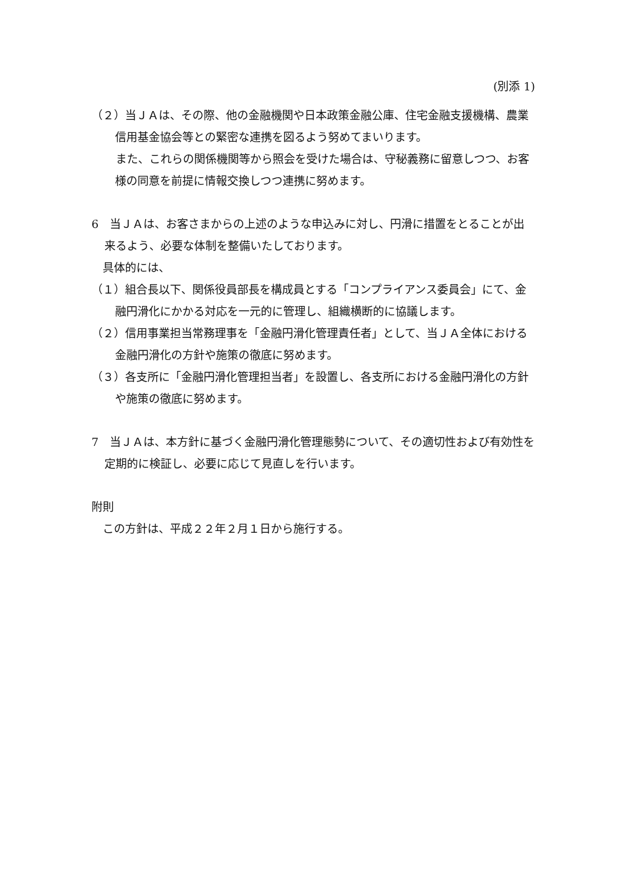(別添 1)
（２）当ＪＡは、その際、他の金融機関や日本政策金融公庫、住宅金融支援機構、農業信用基金協会等との緊密な連携を図るよう努めてまいります。
　また、これらの関係機関等から照会を受けた場合は、守秘義務に留意しつつ、お客様の同意を前提に情報交換しつつ連携に努めます。
6　当ＪＡは、お客さまからの上述のような申込みに対し、円滑に措置をとることが出来るよう、必要な体制を整備いたしております。
　具体的には、
（１）組合長以下、関係役員部長を構成員とする「コンプライアンス委員会」にて、金融円滑化にかかる対応を一元的に管理し、組織横断的に協議します。
（２）信用事業担当常務理事を「金融円滑化管理責任者」として、当ＪＡ全体における金融円滑化の方針や施策の徹底に努めます。
（３）各支所に「金融円滑化管理担当者」を設置し、各支所における金融円滑化の方針や施策の徹底に努めます。
7　当ＪＡは、本方針に基づく金融円滑化管理態勢について、その適切性および有効性を定期的に検証し、必要に応じて見直しを行います。
附則
　この方針は、平成２２年２月１日から施行する。